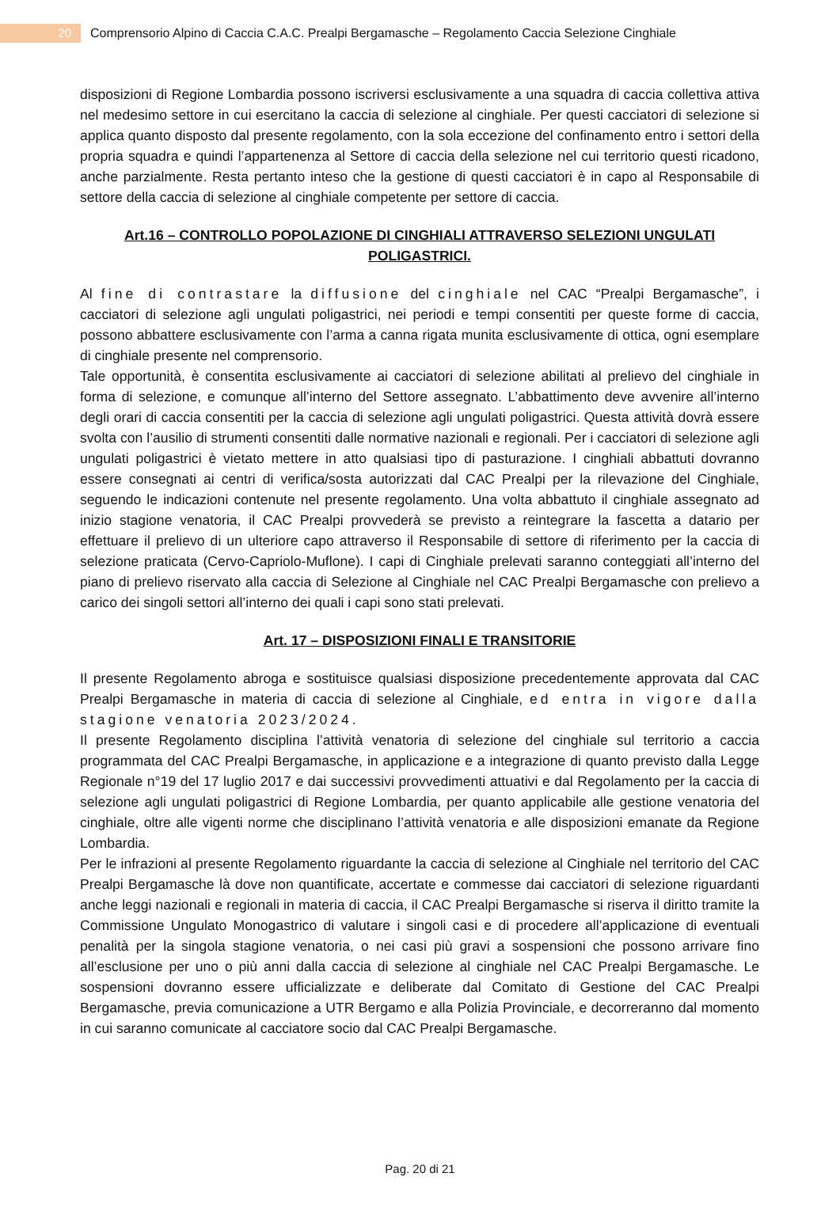20
Comprensorio Alpino di Caccia C.A.C. Prealpi Bergamasche – Regolamento Caccia Selezione Cinghiale
disposizioni di Regione Lombardia possono iscriversi esclusivamente a una squadra di caccia collettiva attiva nel medesimo settore in cui esercitano la caccia di selezione al cinghiale. Per questi cacciatori di selezione si applica quanto disposto dal presente regolamento, con la sola eccezione del confinamento entro i settori della propria squadra e quindi l’appartenenza al Settore di caccia della selezione nel cui territorio questi ricadono, anche parzialmente. Resta pertanto inteso che la gestione di questi cacciatori è in capo al Responsabile di settore della caccia di selezione al cinghiale competente per settore di caccia.
Art.16 – CONTROLLO POPOLAZIONE DI CINGHIALI ATTRAVERSO SELEZIONI UNGULATI POLIGASTRICI.
Al fine di contrastare la diffusione del cinghiale nel CAC “Prealpi Bergamasche”, i cacciatori di selezione agli ungulati poligastrici, nei periodi e tempi consentiti per queste forme di caccia, possono abbattere esclusivamente con l’arma a canna rigata munita esclusivamente di ottica, ogni esemplare di cinghiale presente nel comprensorio.
Tale opportunità, è consentita esclusivamente ai cacciatori di selezione abilitati al prelievo del cinghiale in forma di selezione, e comunque all’interno del Settore assegnato. L’abbattimento deve avvenire all’interno degli orari di caccia consentiti per la caccia di selezione agli ungulati poligastrici. Questa attività dovrà essere svolta con l’ausilio di strumenti consentiti dalle normative nazionali e regionali. Per i cacciatori di selezione agli ungulati poligastrici è vietato mettere in atto qualsiasi tipo di pasturazione. I cinghiali abbattuti dovranno essere consegnati ai centri di verifica/sosta autorizzati dal CAC Prealpi per la rilevazione del Cinghiale, seguendo le indicazioni contenute nel presente regolamento. Una volta abbattuto il cinghiale assegnato ad inizio stagione venatoria, il CAC Prealpi provvederà se previsto a reintegrare la fascetta a datario per effettuare il prelievo di un ulteriore capo attraverso il Responsabile di settore di riferimento per la caccia di selezione praticata (Cervo-Capriolo-Muflone). I capi di Cinghiale prelevati saranno conteggiati all’interno del piano di prelievo riservato alla caccia di Selezione al Cinghiale nel CAC Prealpi Bergamasche con prelievo a carico dei singoli settori all’interno dei quali i capi sono stati prelevati.
Art. 17 – DISPOSIZIONI FINALI E TRANSITORIE
Il presente Regolamento abroga e sostituisce qualsiasi disposizione precedentemente approvata dal CAC Prealpi Bergamasche in materia di caccia di selezione al Cinghiale, ed entra in vigore dalla stagione venatoria 2023/2024.
Il presente Regolamento disciplina l’attività venatoria di selezione del cinghiale sul territorio a caccia programmata del CAC Prealpi Bergamasche, in applicazione e a integrazione di quanto previsto dalla Legge Regionale n°19 del 17 luglio 2017 e dai successivi provvedimenti attuativi e dal Regolamento per la caccia di selezione agli ungulati poligastrici di Regione Lombardia, per quanto applicabile alle gestione venatoria del cinghiale, oltre alle vigenti norme che disciplinano l’attività venatoria e alle disposizioni emanate da Regione Lombardia.
Per le infrazioni al presente Regolamento riguardante la caccia di selezione al Cinghiale nel territorio del CAC Prealpi Bergamasche là dove non quantificate, accertate e commesse dai cacciatori di selezione riguardanti anche leggi nazionali e regionali in materia di caccia, il CAC Prealpi Bergamasche si riserva il diritto tramite la Commissione Ungulato Monogastrico di valutare i singoli casi e di procedere all’applicazione di eventuali penalità per la singola stagione venatoria, o nei casi più gravi a sospensioni che possono arrivare fino all’esclusione per uno o più anni dalla caccia di selezione al cinghiale nel CAC Prealpi Bergamasche. Le sospensioni dovranno essere ufficializzate e deliberate dal Comitato di Gestione del CAC Prealpi Bergamasche, previa comunicazione a UTR Bergamo e alla Polizia Provinciale, e decorreranno dal momento in cui saranno comunicate al cacciatore socio dal CAC Prealpi Bergamasche.
Pag. 20 di 21